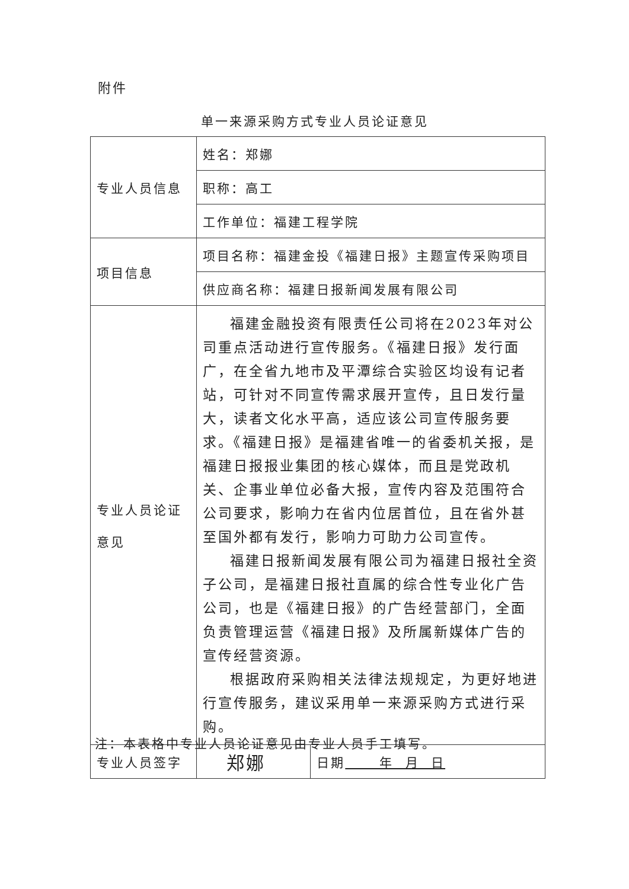附件
单一来源采购方式专业人员论证意见
| 专业人员信息 | 姓名：郑娜 | |
| | 职称：高工 | |
| | 工作单位：福建工程学院 | |
| 项目信息 | 项目名称：福建金投《福建日报》主题宣传采购项目 | |
| | 供应商名称：福建日报新闻发展有限公司 | |
| 专业人员论证 意见 | 福建金融投资有限责任公司将在2023年对公司重点活动进行宣传服务。《福建日报》发行面广，在全省九地市及平潭综合实验区均设有记者站，可针对不同宣传需求展开宣传，且日发行量大，读者文化水平高，适应该公司宣传服务要求。《福建日报》是福建省唯一的省委机关报，是福建日报报业集团的核心媒体，而且是党政机关、企事业单位必备大报，宣传内容及范围符合公司要求，影响力在省内位居首位，且在省外甚至国外都有发行，影响力可助力公司宣传。 福建日报新闻发展有限公司为福建日报社全资子公司，是福建日报社直属的综合性专业化广告公司，也是《福建日报》的广告经营部门，全面负责管理运营《福建日报》及所属新媒体广告的宣传经营资源。 根据政府采购相关法律法规规定，为更好地进行宣传服务，建议采用单一来源采购方式进行采购。 | |
| 专业人员签字 | 郑娜 | 日期 年 月 日 |
注：本表格中专业人员论证意见由专业人员手工填写。